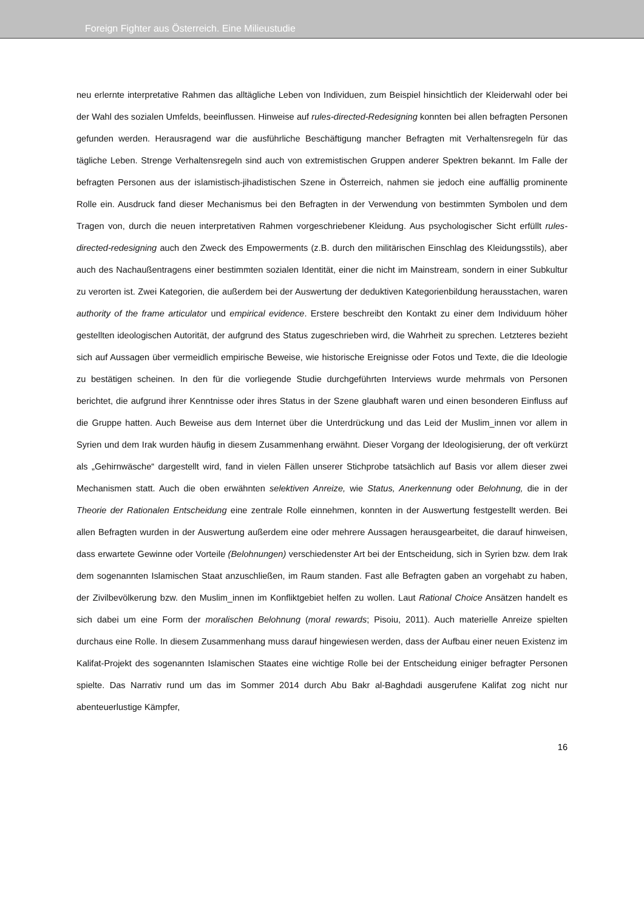Foreign Fighter aus Österreich. Eine Milieustudie
neu erlernte interpretative Rahmen das alltägliche Leben von Individuen, zum Beispiel hinsichtlich der Kleiderwahl oder bei der Wahl des sozialen Umfelds, beeinflussen. Hinweise auf rules-directed-Redesigning konnten bei allen befragten Personen gefunden werden. Herausragend war die ausführliche Beschäftigung mancher Befragten mit Verhaltensregeln für das tägliche Leben. Strenge Verhaltensregeln sind auch von extremistischen Gruppen anderer Spektren bekannt. Im Falle der befragten Personen aus der islamistisch-jihadistischen Szene in Österreich, nahmen sie jedoch eine auffällig prominente Rolle ein. Ausdruck fand dieser Mechanismus bei den Befragten in der Verwendung von bestimmten Symbolen und dem Tragen von, durch die neuen interpretativen Rahmen vorgeschriebener Kleidung. Aus psychologischer Sicht erfüllt rules-directed-redesigning auch den Zweck des Empowerments (z.B. durch den militärischen Einschlag des Kleidungsstils), aber auch des Nachaußentragens einer bestimmten sozialen Identität, einer die nicht im Mainstream, sondern in einer Subkultur zu verorten ist. Zwei Kategorien, die außerdem bei der Auswertung der deduktiven Kategorienbildung herausstachen, waren authority of the frame articulator und empirical evidence. Erstere beschreibt den Kontakt zu einer dem Individuum höher gestellten ideologischen Autorität, der aufgrund des Status zugeschrieben wird, die Wahrheit zu sprechen. Letzteres bezieht sich auf Aussagen über vermeidlich empirische Beweise, wie historische Ereignisse oder Fotos und Texte, die die Ideologie zu bestätigen scheinen. In den für die vorliegende Studie durchgeführten Interviews wurde mehrmals von Personen berichtet, die aufgrund ihrer Kenntnisse oder ihres Status in der Szene glaubhaft waren und einen besonderen Einfluss auf die Gruppe hatten. Auch Beweise aus dem Internet über die Unterdrückung und das Leid der Muslim_innen vor allem in Syrien und dem Irak wurden häufig in diesem Zusammenhang erwähnt. Dieser Vorgang der Ideologisierung, der oft verkürzt als „Gehirnwäsche“ dargestellt wird, fand in vielen Fällen unserer Stichprobe tatsächlich auf Basis vor allem dieser zwei Mechanismen statt. Auch die oben erwähnten selektiven Anreize, wie Status, Anerkennung oder Belohnung, die in der Theorie der Rationalen Entscheidung eine zentrale Rolle einnehmen, konnten in der Auswertung festgestellt werden. Bei allen Befragten wurden in der Auswertung außerdem eine oder mehrere Aussagen herausgearbeitet, die darauf hinweisen, dass erwartete Gewinne oder Vorteile (Belohnungen) verschiedenster Art bei der Entscheidung, sich in Syrien bzw. dem Irak dem sogenannten Islamischen Staat anzuschließen, im Raum standen. Fast alle Befragten gaben an vorgehabt zu haben, der Zivilbevölkerung bzw. den Muslim_innen im Konfliktgebiet helfen zu wollen. Laut Rational Choice Ansätzen handelt es sich dabei um eine Form der moralischen Belohnung (moral rewards; Pisoiu, 2011). Auch materielle Anreize spielten durchaus eine Rolle. In diesem Zusammenhang muss darauf hingewiesen werden, dass der Aufbau einer neuen Existenz im Kalifat-Projekt des sogenannten Islamischen Staates eine wichtige Rolle bei der Entscheidung einiger befragter Personen spielte. Das Narrativ rund um das im Sommer 2014 durch Abu Bakr al-Baghdadi ausgerufene Kalifat zog nicht nur abenteuerlustige Kämpfer,
16